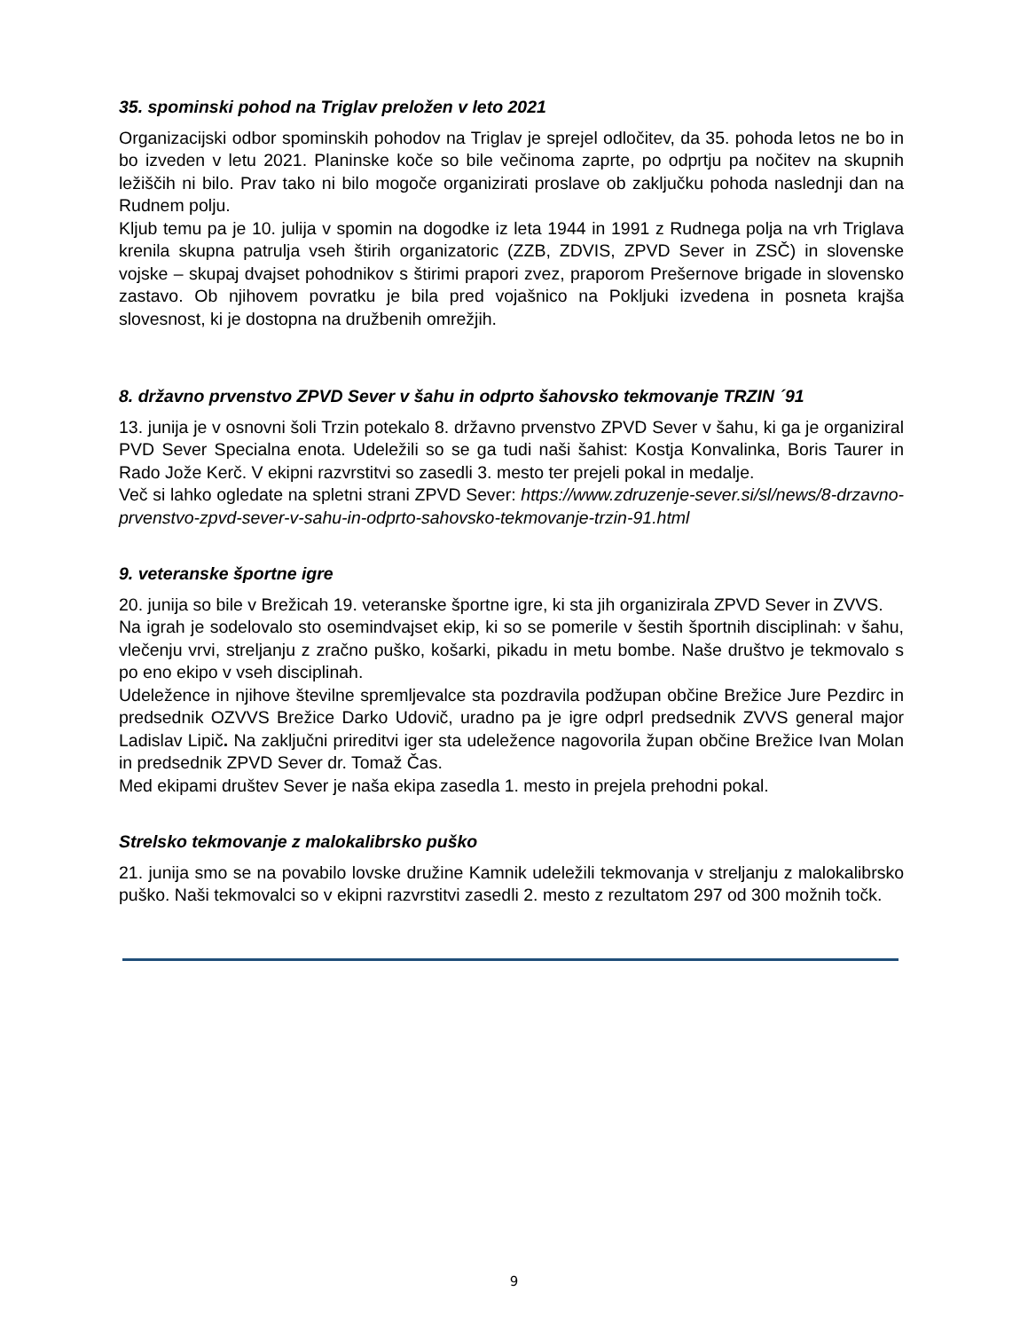35. spominski pohod na Triglav preložen v leto 2021
Organizacijski odbor spominskih pohodov na Triglav je sprejel odločitev, da 35. pohoda letos ne bo in bo izveden v letu 2021. Planinske koče so bile večinoma zaprte, po odprtju pa nočitev na skupnih ležiščih ni bilo. Prav tako ni bilo mogoče organizirati proslave ob zaključku pohoda naslednji dan na Rudnem polju.
Kljub temu pa je 10. julija v spomin na dogodke iz leta 1944 in 1991 z Rudnega polja na vrh Triglava krenila skupna patrulja vseh štirih organizatoric (ZZB, ZDVIS, ZPVD Sever in ZSČ) in slovenske vojske – skupaj dvajset pohodnikov s štirimi prapori zvez, praporom Prešernove brigade in slovensko zastavo. Ob njihovem povratku je bila pred vojašnico na Pokljuki izvedena in posneta krajša slovesnost, ki je dostopna na družbenih omrežjih.
8. državno prvenstvo ZPVD Sever v šahu in odprto šahovsko tekmovanje TRZIN ´91
13. junija je v osnovni šoli Trzin potekalo 8. državno prvenstvo ZPVD Sever v šahu, ki ga je organiziral PVD Sever Specialna enota. Udeležili so se ga tudi naši šahist: Kostja Konvalinka, Boris Taurer in Rado Jože Kerč. V ekipni razvrstitvi so zasedli 3. mesto ter prejeli pokal in medalje.
Več si lahko ogledate na spletni strani ZPVD Sever: https://www.zdruzenje-sever.si/sl/news/8-drzavno-prvenstvo-zpvd-sever-v-sahu-in-odprto-sahovsko-tekmovanje-trzin-91.html
9. veteranske športne igre
20. junija so bile v Brežicah 19. veteranske športne igre, ki sta jih organizirala ZPVD Sever in ZVVS.
Na igrah je sodelovalo sto osemindvajset ekip, ki so se pomerile v šestih športnih disciplinah: v šahu, vlečenju vrvi, streljanju z zračno puško, košarki, pikadu in metu bombe. Naše društvo je tekmovalo s po eno ekipo v vseh disciplinah.
Udeležence in njihove številne spremljevalce sta pozdravila podžupan občine Brežice Jure Pezdirc in predsednik OZVVS Brežice Darko Udovič, uradno pa je igre odprl predsednik ZVVS general major Ladislav Lipič. Na zaključni prireditvi iger sta udeležence nagovorila župan občine Brežice Ivan Molan in predsednik ZPVD Sever dr. Tomaž Čas.
Med ekipami društev Sever je naša ekipa zasedla 1. mesto in prejela prehodni pokal.
Strelsko tekmovanje z malokalibrsko puško
21. junija smo se na povabilo lovske družine Kamnik udeležili tekmovanja v streljanju z malokalibrsko puško. Naši tekmovalci so v ekipni razvrstitvi zasedli 2. mesto z rezultatom 297 od 300 možnih točk.
9